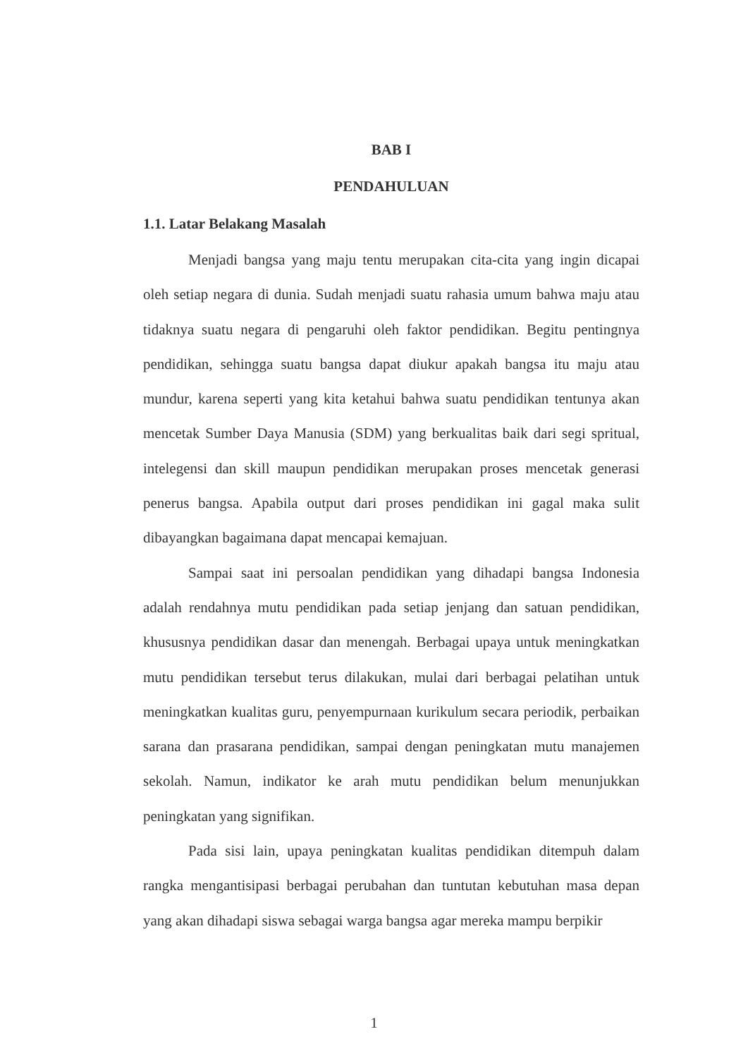BAB I
PENDAHULUAN
1.1. Latar Belakang Masalah
Menjadi bangsa yang maju tentu merupakan cita-cita yang ingin dicapai oleh setiap negara di dunia. Sudah menjadi suatu rahasia umum bahwa maju atau tidaknya suatu negara di pengaruhi oleh faktor pendidikan. Begitu pentingnya pendidikan, sehingga suatu bangsa dapat diukur apakah bangsa itu maju atau mundur, karena seperti yang kita ketahui bahwa suatu pendidikan tentunya akan mencetak Sumber Daya Manusia (SDM) yang berkualitas baik dari segi spritual, intelegensi dan skill maupun pendidikan merupakan proses mencetak generasi penerus bangsa. Apabila output dari proses pendidikan ini gagal maka sulit dibayangkan bagaimana dapat mencapai kemajuan.
Sampai saat ini persoalan pendidikan yang dihadapi bangsa Indonesia adalah rendahnya mutu pendidikan pada setiap jenjang dan satuan pendidikan, khususnya pendidikan dasar dan menengah. Berbagai upaya untuk meningkatkan mutu pendidikan tersebut terus dilakukan, mulai dari berbagai pelatihan untuk meningkatkan kualitas guru, penyempurnaan kurikulum secara periodik, perbaikan sarana dan prasarana pendidikan, sampai dengan peningkatan mutu manajemen sekolah. Namun, indikator ke arah mutu pendidikan belum menunjukkan peningkatan yang signifikan.
Pada sisi lain, upaya peningkatan kualitas pendidikan ditempuh dalam rangka mengantisipasi berbagai perubahan dan tuntutan kebutuhan masa depan yang akan dihadapi siswa sebagai warga bangsa agar mereka mampu berpikir
1